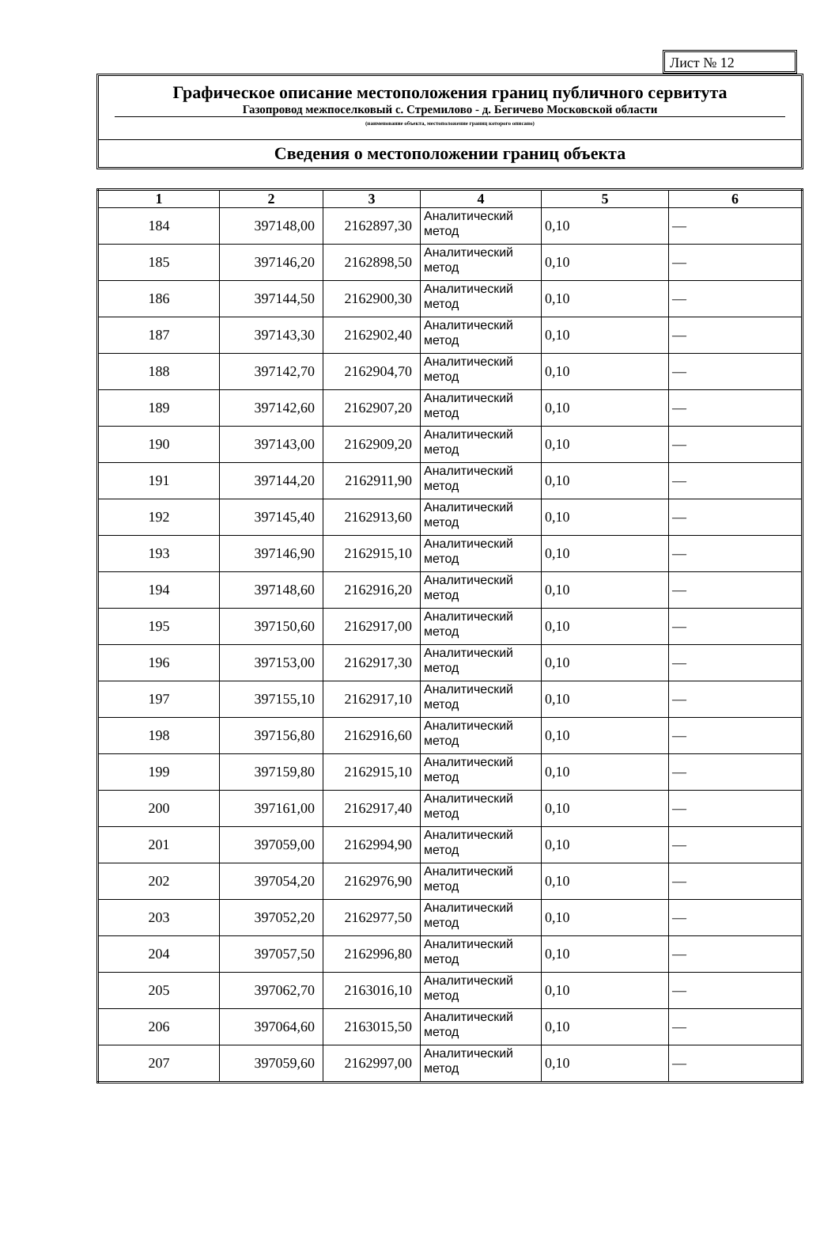Лист № 12
Графическое описание местоположения границ публичного сервитута
Газопровод межпоселковый с. Стремилово - д. Бегичево Московской области
(наименование объекта, местоположение границ которого описано)
Сведения о местоположении границ объекта
| 1 | 2 | 3 | 4 | 5 | 6 |
| --- | --- | --- | --- | --- | --- |
| 184 | 397148,00 | 2162897,30 | Аналитический метод | 0,10 | — |
| 185 | 397146,20 | 2162898,50 | Аналитический метод | 0,10 | — |
| 186 | 397144,50 | 2162900,30 | Аналитический метод | 0,10 | — |
| 187 | 397143,30 | 2162902,40 | Аналитический метод | 0,10 | — |
| 188 | 397142,70 | 2162904,70 | Аналитический метод | 0,10 | — |
| 189 | 397142,60 | 2162907,20 | Аналитический метод | 0,10 | — |
| 190 | 397143,00 | 2162909,20 | Аналитический метод | 0,10 | — |
| 191 | 397144,20 | 2162911,90 | Аналитический метод | 0,10 | — |
| 192 | 397145,40 | 2162913,60 | Аналитический метод | 0,10 | — |
| 193 | 397146,90 | 2162915,10 | Аналитический метод | 0,10 | — |
| 194 | 397148,60 | 2162916,20 | Аналитический метод | 0,10 | — |
| 195 | 397150,60 | 2162917,00 | Аналитический метод | 0,10 | — |
| 196 | 397153,00 | 2162917,30 | Аналитический метод | 0,10 | — |
| 197 | 397155,10 | 2162917,10 | Аналитический метод | 0,10 | — |
| 198 | 397156,80 | 2162916,60 | Аналитический метод | 0,10 | — |
| 199 | 397159,80 | 2162915,10 | Аналитический метод | 0,10 | — |
| 200 | 397161,00 | 2162917,40 | Аналитический метод | 0,10 | — |
| 201 | 397059,00 | 2162994,90 | Аналитический метод | 0,10 | — |
| 202 | 397054,20 | 2162976,90 | Аналитический метод | 0,10 | — |
| 203 | 397052,20 | 2162977,50 | Аналитический метод | 0,10 | — |
| 204 | 397057,50 | 2162996,80 | Аналитический метод | 0,10 | — |
| 205 | 397062,70 | 2163016,10 | Аналитический метод | 0,10 | — |
| 206 | 397064,60 | 2163015,50 | Аналитический метод | 0,10 | — |
| 207 | 397059,60 | 2162997,00 | Аналитический метод | 0,10 | — |